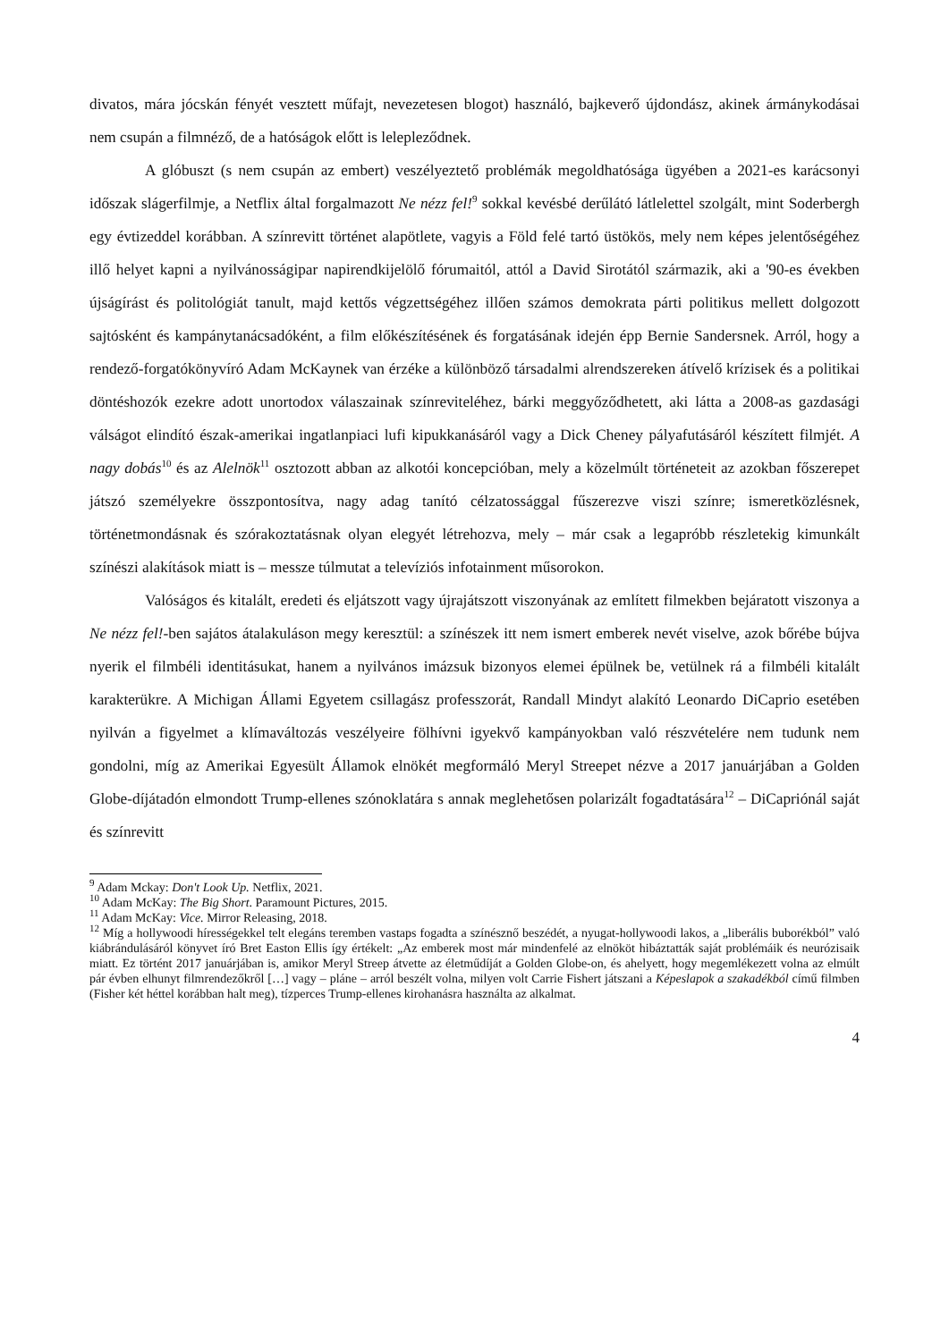divatos, mára jócskán fényét vesztett műfajt, nevezetesen blogot) használó, bajkeverő újdondász, akinek ármánykodásai nem csupán a filmnéző, de a hatóságok előtt is lelepleződnek.
A glóbuszt (s nem csupán az embert) veszélyeztető problémák megoldhatósága ügyében a 2021-es karácsonyi időszak slágerfilmje, a Netflix által forgalmazott Ne nézz fel!<sup>9</sup> sokkal kevésbé derűlátó látlelettel szolgált, mint Soderbergh egy évtizeddel korábban. A színrevitt történet alapötlete, vagyis a Föld felé tartó üstökös, mely nem képes jelentőségéhez illő helyet kapni a nyilvánosságipar napirendkijelölő fórumaitól, attól a David Sirotától származik, aki a '90-es években újságírást és politológiát tanult, majd kettős végzettségéhez illően számos demokrata párti politikus mellett dolgozott sajtósként és kampánytanácsadóként, a film előkészítésének és forgatásának idején épp Bernie Sandersnek. Arról, hogy a rendező-forgatókönyvíró Adam McKaynek van érzéke a különböző társadalmi alrendszereken átívelő krízisek és a politikai döntéshozók ezekre adott unortodox válaszainak színreviteléhez, bárki meggyőződhetett, aki látta a 2008-as gazdasági válságot elindító észak-amerikai ingatlanpiaci lufi kipukkanásáról vagy a Dick Cheney pályafutásáról készített filmjét. A nagy dobás<sup>10</sup> és az Alelnök<sup>11</sup> osztozott abban az alkotói koncepcióban, mely a közelmúlt történeteit az azokban főszerepet játszó személyekre összpontosítva, nagy adag tanító célzatossággal fűszerezve viszi színre; ismeretközlésnek, történetmondásnak és szórakoztatásnak olyan elegyét létrehozva, mely – már csak a legapróbb részletekig kimunkált színészi alakítások miatt is – messze túlmutat a televíziós infotainment műsorokon.
Valóságos és kitalált, eredeti és eljátszott vagy újrajátszott viszonyának az említett filmekben bejáratott viszonya a Ne nézz fel!-ben sajátos átalakuláson megy keresztül: a színészek itt nem ismert emberek nevét viselve, azok bőrébe bújva nyerik el filmbéli identitásukat, hanem a nyilvános imázsuk bizonyos elemei épülnek be, vetülnek rá a filmbéli kitalált karakterükre. A Michigan Állami Egyetem csillagász professzorát, Randall Mindyt alakító Leonardo DiCaprio esetében nyilván a figyelmet a klímaváltozás veszélyeire fölhívni igyekvő kampányokban való részvételére nem tudunk nem gondolni, míg az Amerikai Egyesült Államok elnökét megformáló Meryl Streepet nézve a 2017 januárjában a Golden Globe-díjátadón elmondott Trump-ellenes szónoklatára s annak meglehetősen polarizált fogadtatására<sup>12</sup> – DiCapriónál saját és színrevitt
<sup>9</sup> Adam Mckay: Don't Look Up. Netflix, 2021.
<sup>10</sup> Adam McKay: The Big Short. Paramount Pictures, 2015.
<sup>11</sup> Adam McKay: Vice. Mirror Releasing, 2018.
<sup>12</sup> Míg a hollywoodi hírességekkel telt elegáns teremben vastaps fogadta a színésznő beszédét, a nyugat-hollywoodi lakos, a „liberális buborékból” való kiábrándulásáról könyvet író Bret Easton Ellis így értékelt: „Az emberek most már mindenfelé az elnököt hibáztatták saját problémáik és neurózisaik miatt. Ez történt 2017 januárjában is, amikor Meryl Streep átvette az életműdíját a Golden Globe-on, és ahelyett, hogy megemlékezett volna az elmúlt pár évben elhunyt filmrendezőkről […] vagy – pláne – arról beszélt volna, milyen volt Carrie Fishert játszani a Képeslapok a szakadékból című filmben (Fisher két héttel korábban halt meg), tízperces Trump-ellenes kirohanásra használta az alkalmat.
4